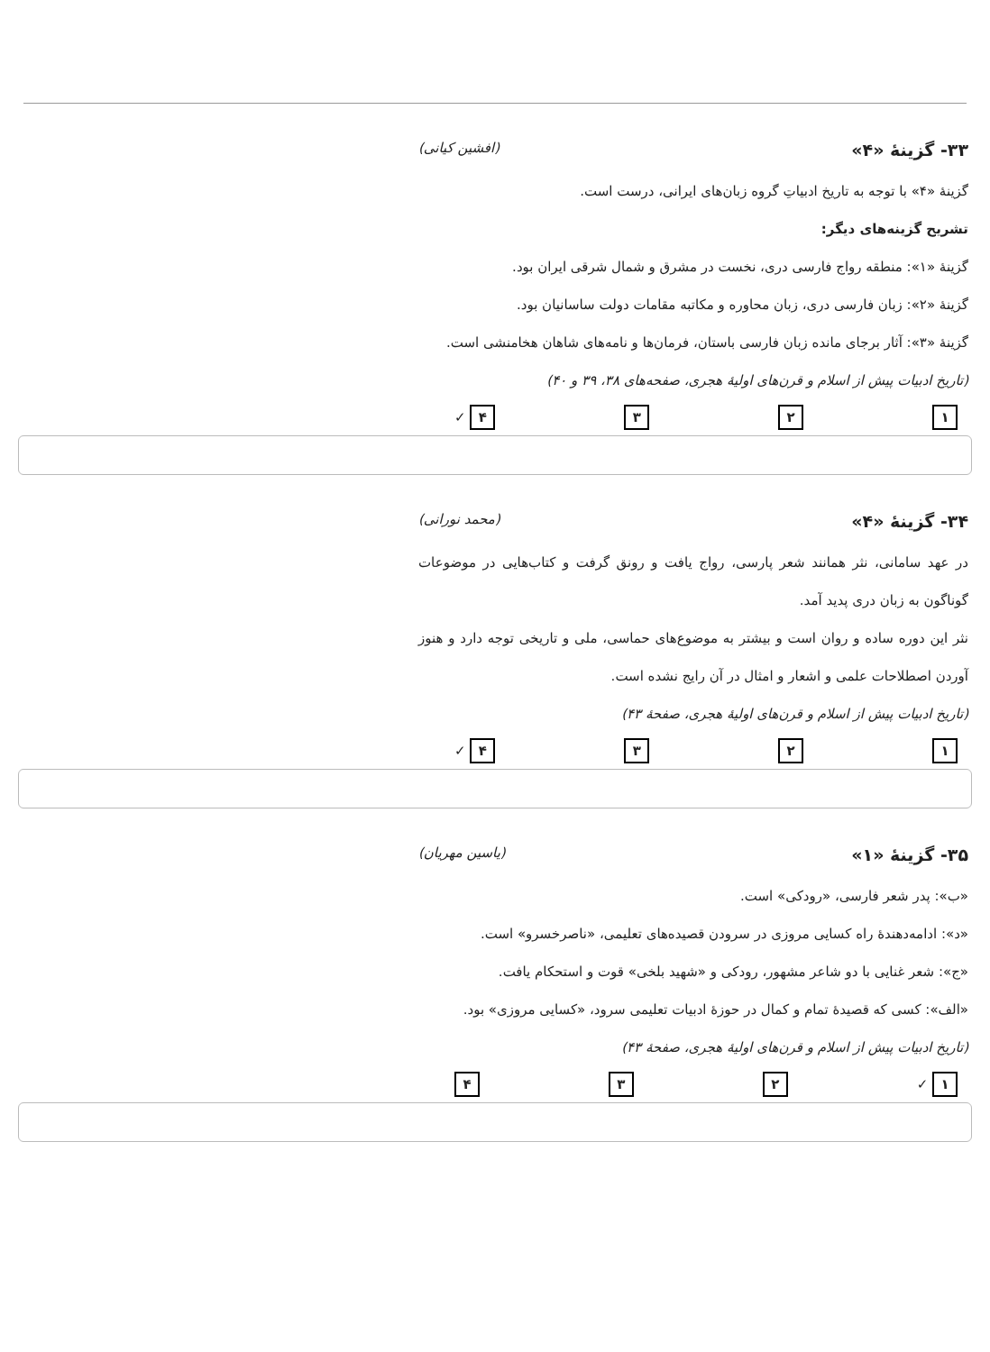۳۳- گزینهٔ «۴» (افشین کیانی)
گزینهٔ «۴» با توجه به تاریخ ادبیاتِ گروه زبان‌های ایرانی، درست است.
تشریح گزینه‌های دیگر:
گزینهٔ «۱»: منطقه رواج فارسی دری، نخست در مشرق و شمال شرقی ایران بود.
گزینهٔ «۲»: زبان فارسی دری، زبان محاوره و مکاتبه مقامات دولت ساسانیان بود.
گزینهٔ «۳»: آثار برجای مانده زبان فارسی باستان، فرمان‌ها و نامه‌های شاهان هخامنشی است.
(تاریخ ادبیات پیش از اسلام و قرن‌های اولیهٔ هجری، صفحه‌های ۳۸، ۳۹ و ۴۰)
۱ ۲ ۳ ۴ ✓
۳۴- گزینهٔ «۴» (محمد نورانی)
در عهد سامانی، نثر همانند شعر پارسی، رواج یافت و رونق گرفت و کتاب‌هایی در موضوعات گوناگون به زبان دری پدید آمد.
نثر این دوره ساده و روان است و بیشتر به موضوع‌های حماسی، ملی و تاریخی توجه دارد و هنوز آوردن اصطلاحات علمی و اشعار و امثال در آن رایج نشده است.
(تاریخ ادبیات پیش از اسلام و قرن‌های اولیهٔ هجری، صفحهٔ ۴۳)
۱ ۲ ۳ ۴ ✓
۳۵- گزینهٔ «۱» (یاسین مهریان)
«ب»: پدر شعر فارسی، «رودکی» است.
«د»: ادامه‌دهندهٔ راه کسایی مروزی در سرودن قصیده‌های تعلیمی، «ناصرخسرو» است.
«ج»: شعر غنایی با دو شاعر مشهور، رودکی و «شهید بلخی» قوت و استحکام یافت.
«الف»: کسی که قصیدهٔ تمام و کمال در حوزهٔ ادبیات تعلیمی سرود، «کسایی مروزی» بود.
(تاریخ ادبیات پیش از اسلام و قرن‌های اولیهٔ هجری، صفحهٔ ۴۳)
۱ ✓ ۲ ۳ ۴